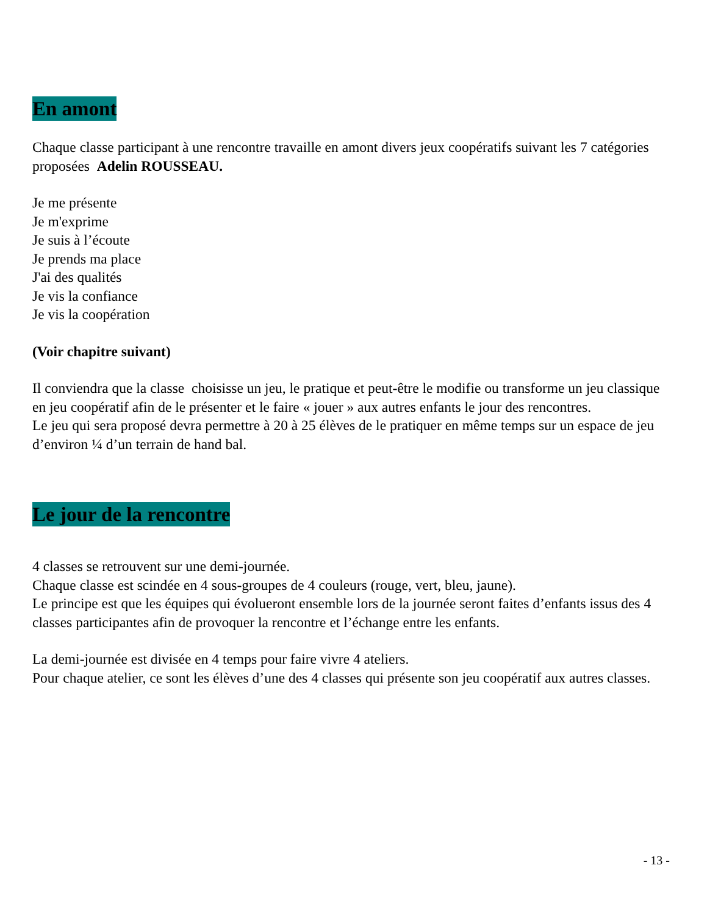En amont
Chaque classe participant à une rencontre travaille en amont divers jeux coopératifs suivant les 7 catégories proposées Adelin ROUSSEAU.
Je me présente
Je m'exprime
Je suis à l’écoute
Je prends ma place
J'ai des qualités
Je vis la confiance
Je vis la coopération
(Voir chapitre suivant)
Il conviendra que la classe choisisse un jeu, le pratique et peut-être le modifie ou transforme un jeu classique en jeu coopératif afin de le présenter et le faire « jouer » aux autres enfants le jour des rencontres.
Le jeu qui sera proposé devra permettre à 20 à 25 élèves de le pratiquer en même temps sur un espace de jeu d’environ ¼ d’un terrain de hand bal.
Le jour de la rencontre
4 classes se retrouvent sur une demi-journée.
Chaque classe est scindée en 4 sous-groupes de 4 couleurs (rouge, vert, bleu, jaune).
Le principe est que les équipes qui évolueront ensemble lors de la journée seront faites d’enfants issus des 4 classes participantes afin de provoquer la rencontre et l’échange entre les enfants.
La demi-journée est divisée en 4 temps pour faire vivre 4 ateliers.
Pour chaque atelier, ce sont les élèves d’une des 4 classes qui présente son jeu coopératif aux autres classes.
- 13 -